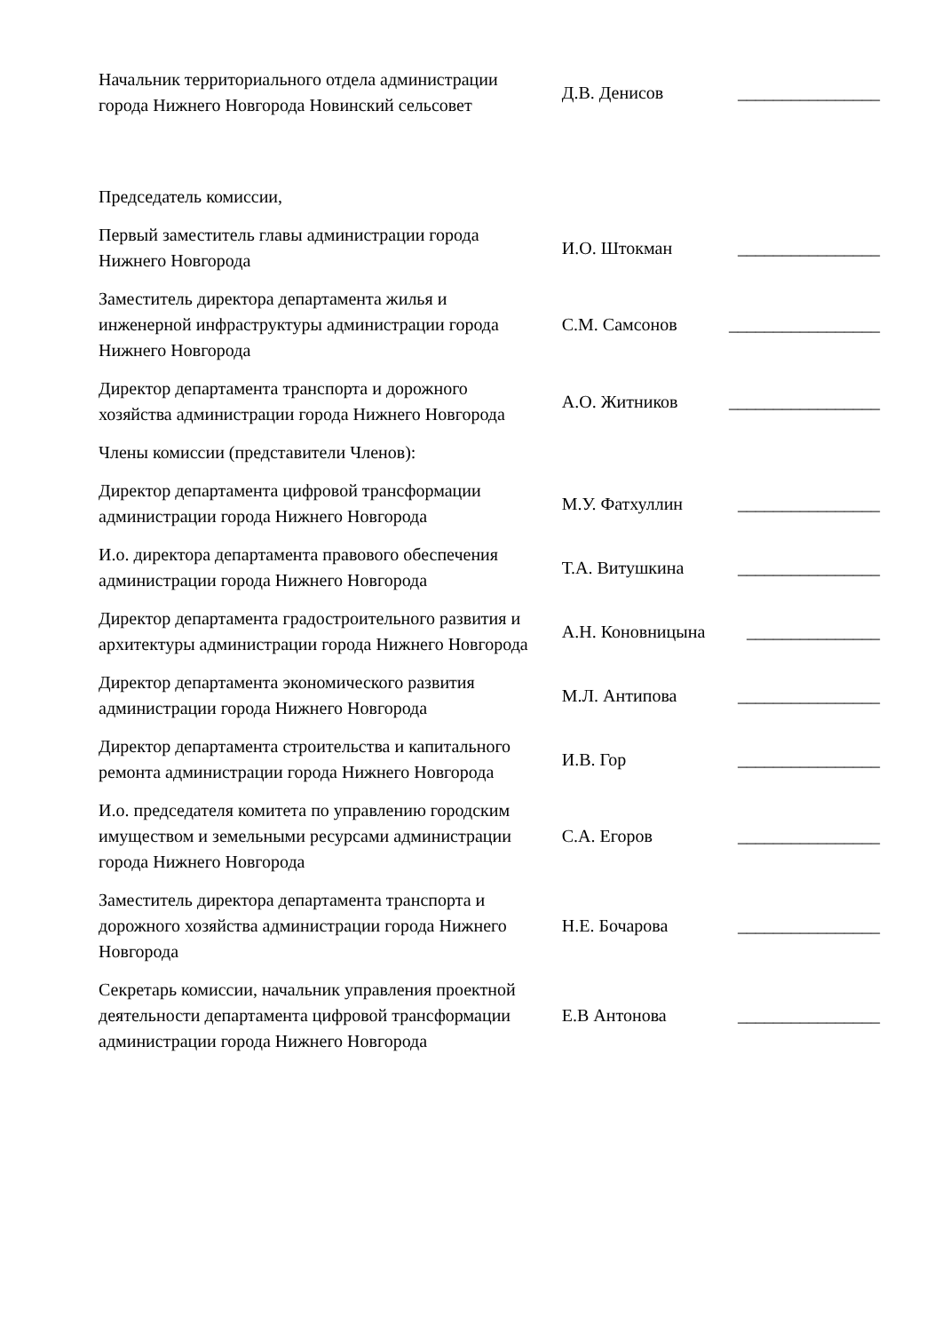| Начальник территориального отдела администрации города Нижнего Новгорода Новинский сельсовет | Д.В. Денисов | ________________ |
| Председатель комиссии, | | |
| Первый заместитель главы администрации города Нижнего Новгорода | И.О. Штокман | ________________ |
| Заместитель директора департамента жилья и инженерной инфраструктуры администрации города Нижнего Новгорода | С.М. Самсонов | _________________ |
| Директор департамента транспорта и дорожного хозяйства администрации города Нижнего Новгорода | А.О. Житников | _________________ |
| Члены комиссии (представители Членов): | | |
| Директор департамента цифровой трансформации администрации города Нижнего Новгорода | М.У. Фатхуллин | ________________ |
| И.о. директора департамента правового обеспечения администрации города Нижнего Новгорода | Т.А. Витушкина | ________________ |
| Директор департамента градостроительного развития и архитектуры администрации города Нижнего Новгорода | А.Н. Коновницына | _______________ |
| Директор департамента экономического развития администрации города Нижнего Новгорода | М.Л. Антипова | ________________ |
| Директор департамента строительства и капитального ремонта администрации города Нижнего Новгорода | И.В. Гор | ________________ |
| И.о. председателя комитета по управлению городским имуществом и земельными ресурсами администрации города Нижнего Новгорода | С.А. Егоров | ________________ |
| Заместитель директора департамента транспорта и дорожного хозяйства администрации города Нижнего Новгорода | Н.Е. Бочарова | ________________ |
| Секретарь комиссии, начальник управления проектной деятельности департамента цифровой трансформации администрации города Нижнего Новгорода | Е.В Антонова | ________________ |